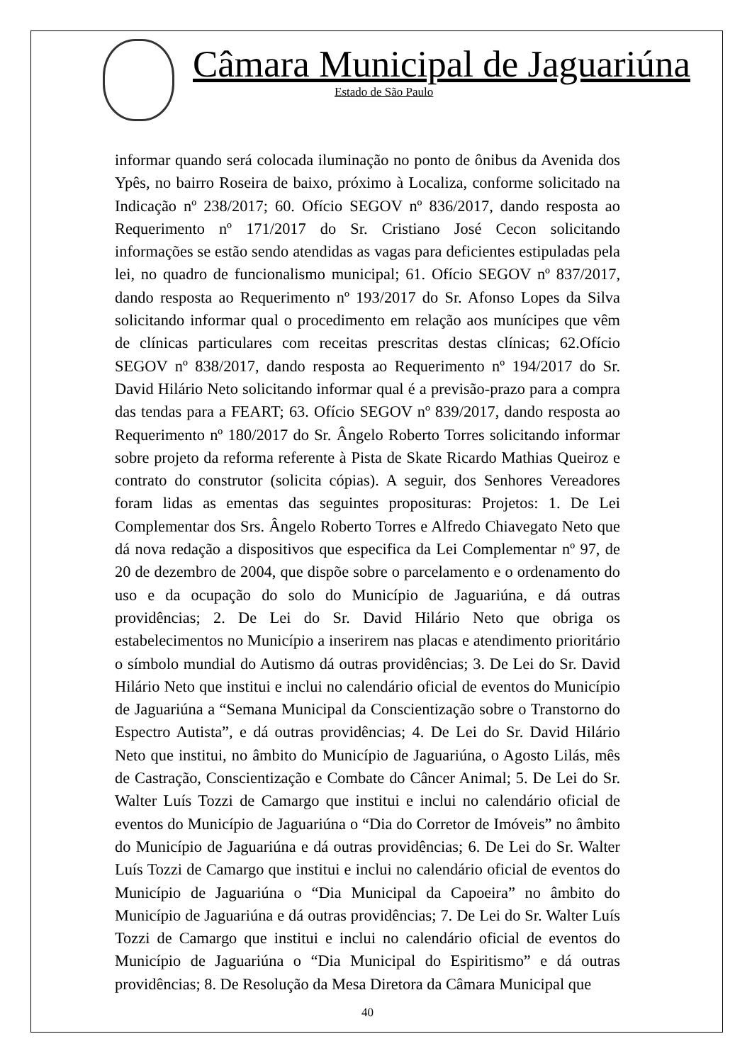Câmara Municipal de Jaguariúna
Estado de São Paulo
informar quando será colocada iluminação no ponto de ônibus da Avenida dos Ypês, no bairro Roseira de baixo, próximo à Localiza, conforme solicitado na Indicação nº 238/2017; 60. Ofício SEGOV nº 836/2017, dando resposta ao Requerimento nº 171/2017 do Sr. Cristiano José Cecon solicitando informações se estão sendo atendidas as vagas para deficientes estipuladas pela lei, no quadro de funcionalismo municipal; 61. Ofício SEGOV nº 837/2017, dando resposta ao Requerimento nº 193/2017 do Sr. Afonso Lopes da Silva solicitando informar qual o procedimento em relação aos munícipes que vêm de clínicas particulares com receitas prescritas destas clínicas; 62.Ofício SEGOV nº 838/2017, dando resposta ao Requerimento nº 194/2017 do Sr. David Hilário Neto solicitando informar qual é a previsão-prazo para a compra das tendas para a FEART; 63. Ofício SEGOV nº 839/2017, dando resposta ao Requerimento nº 180/2017 do Sr. Ângelo Roberto Torres solicitando informar sobre projeto da reforma referente à Pista de Skate Ricardo Mathias Queiroz e contrato do construtor (solicita cópias). A seguir, dos Senhores Vereadores foram lidas as ementas das seguintes proposituras: Projetos: 1. De Lei Complementar dos Srs. Ângelo Roberto Torres e Alfredo Chiavegato Neto que dá nova redação a dispositivos que especifica da Lei Complementar nº 97, de 20 de dezembro de 2004, que dispõe sobre o parcelamento e o ordenamento do uso e da ocupação do solo do Município de Jaguariúna, e dá outras providências; 2. De Lei do Sr. David Hilário Neto que obriga os estabelecimentos no Município a inserirem nas placas e atendimento prioritário o símbolo mundial do Autismo dá outras providências; 3. De Lei do Sr. David Hilário Neto que institui e inclui no calendário oficial de eventos do Município de Jaguariúna a “Semana Municipal da Conscientização sobre o Transtorno do Espectro Autista”, e dá outras providências; 4. De Lei do Sr. David Hilário Neto que institui, no âmbito do Município de Jaguariúna, o Agosto Lilás, mês de Castração, Conscientização e Combate do Câncer Animal; 5. De Lei do Sr. Walter Luís Tozzi de Camargo que institui e inclui no calendário oficial de eventos do Município de Jaguariúna o “Dia do Corretor de Imóveis” no âmbito do Município de Jaguariúna e dá outras providências; 6. De Lei do Sr. Walter Luís Tozzi de Camargo que institui e inclui no calendário oficial de eventos do Município de Jaguariúna o “Dia Municipal da Capoeira” no âmbito do Município de Jaguariúna e dá outras providências; 7. De Lei do Sr. Walter Luís Tozzi de Camargo que institui e inclui no calendário oficial de eventos do Município de Jaguariúna o “Dia Municipal do Espiritismo” e dá outras providências; 8. De Resolução da Mesa Diretora da Câmara Municipal que
40